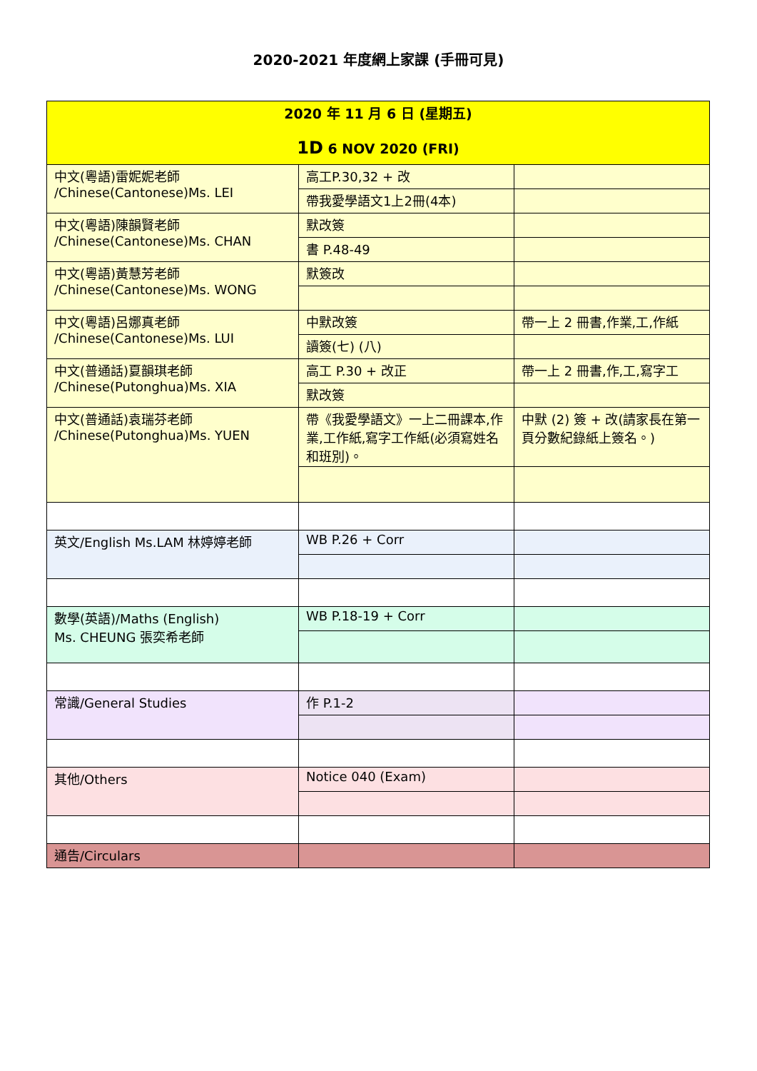2020-2021 年度網上家課 (手冊可見)
| 2020 年 11 月 6 日 (星期五) 1D 6 NOV 2020 (FRI) | | |
| 中文(粵語)雷妮妮老師 /Chinese(Cantonese)Ms. LEI | 高工P.30,32 + 改 | |
| | 帶我愛學語文1上2冊(4本) | |
| 中文(粵語)陳韻賢老師 /Chinese(Cantonese)Ms. CHAN | 默改簽 | |
| | 書 P.48-49 | |
| 中文(粵語)黃慧芳老師 /Chinese(Cantonese)Ms. WONG | 默簽改 | |
| 中文(粵語)呂娜真老師 /Chinese(Cantonese)Ms. LUI | 中默改簽 | 帶一上 2 冊書,作業,工,作紙 |
| | 讀簽(七) (八) | |
| 中文(普通話)夏韻琪老師 /Chinese(Putonghua)Ms. XIA | 高工 P.30 + 改正 | 帶一上 2 冊書,作,工,寫字工 |
| | 默改簽 | |
| 中文(普通話)袁瑞芬老師 /Chinese(Putonghua)Ms. YUEN | 帶《我愛學語文》一上二冊課本,作業,工作紙,寫字工作紙(必須寫姓名和班別)。 | 中默 (2) 簽 + 改(請家長在第一頁分數紀錄紙上簽名。) |
| 英文/English Ms.LAM 林婷婷老師 | WB P.26 + Corr | |
| 數學(英語)/Maths (English) Ms. CHEUNG 張奕希老師 | WB P.18-19 + Corr | |
| 常識/General Studies | 作 P.1-2 | |
| 其他/Others | Notice 040 (Exam) | |
| 通告/Circulars | | |